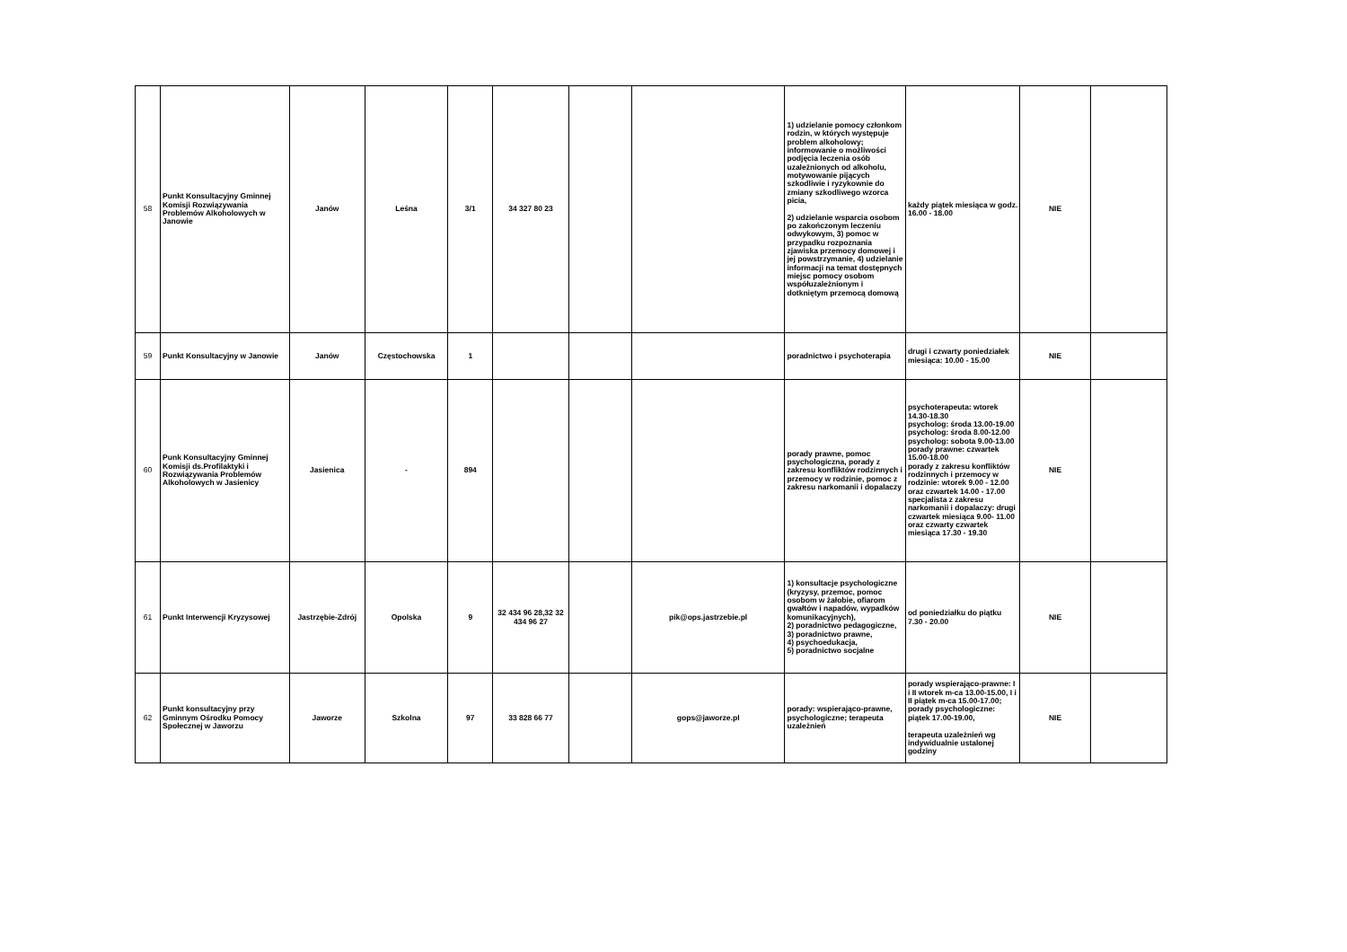| 58 | Punkt Konsultacyjny Gminnej Komisji Rozwiązywania Problemów Alkoholowych w Janowie | Janów | Leśna | 3/1 | 34 327 80 23 | | | 1) udzielanie pomocy członkom rodzin, w których występuje problem alkoholowy; informowanie o możliwości podjęcia leczenia osób uzależnionych od alkoholu, motywowanie pijących szkodliwie i ryzykownie do zmiany szkodliwego wzorca picia, 2) udzielanie wsparcia osobom po zakończonym leczeniu odwykowym, 3) pomoc w przypadku rozpoznania zjawiska przemocy domowej i jej powstrzymanie, 4) udzielanie informacji na temat dostępnych miejsc pomocy osobom współuzależnionym i dotkniętym przemocą domową | każdy piątek miesiąca w godz. 16.00 - 18.00 | NIE | |
| 59 | Punkt Konsultacyjny w Janowie | Janów | Częstochowska | 1 | | | | poradnictwo i psychoterapia | drugi i czwarty poniedziałek miesiąca: 10.00 - 15.00 | NIE | |
| 60 | Punk Konsultacyjny Gminnej Komisji ds.Profilaktyki i Rozwiązywania Problemów Alkoholowych w Jasienicy | Jasienica | - | 894 | | | | porady prawne, pomoc psychologiczna, porady z zakresu konfliktów rodzinnych i przemocy w rodzinie, pomoc z zakresu narkomanii i dopalaczy | psychoterapeuta: wtorek 14.30-18.30 psycholog: środa 13.00-19.00 psycholog: środa 8.00-12.00 psycholog: sobota 9.00-13.00 porady prawne: czwartek 15.00-18.00 porady z zakresu konfliktów rodzinnych i przemocy w rodzinie: wtorek 9.00 - 12.00 oraz czwartek 14.00 - 17.00 specjalista z zakresu narkomanii i dopalaczy: drugi czwartek miesiąca 9.00- 11.00 oraz czwarty czwartek miesiąca 17.30 - 19.30 | NIE | |
| 61 | Punkt Interwencji Kryzysowej | Jastrzębie-Zdrój | Opolska | 9 | 32 434 96 28,32 32 434 96 27 | | pik@ops.jastrzebie.pl | 1) konsultacje psychologiczne (kryzysy, przemoc, pomoc osobom w żałobie, ofiarom gwałtów i napadów, wypadków komunikacyjnych), 2) poradnictwo pedagogiczne, 3) poradnictwo prawne, 4) psychoedukacja, 5) poradnictwo socjalne | od poniedziałku do piątku 7.30 - 20.00 | NIE | |
| 62 | Punkt konsultacyjny przy Gminnym Ośrodku Pomocy Społecznej w Jaworzu | Jaworze | Szkolna | 97 | 33 828 66 77 | | gops@jaworze.pl | porady: wspierająco-prawne, psychologiczne; terapeuta uzależnień | porady wspierająco-prawne: I i II wtorek m-ca 13.00-15.00, I i II piątek m-ca 15.00-17.00; porady psychologiczne: piątek 17.00-19.00, terapeuta uzależnień wg indywidualnie ustalonej godziny | NIE | |